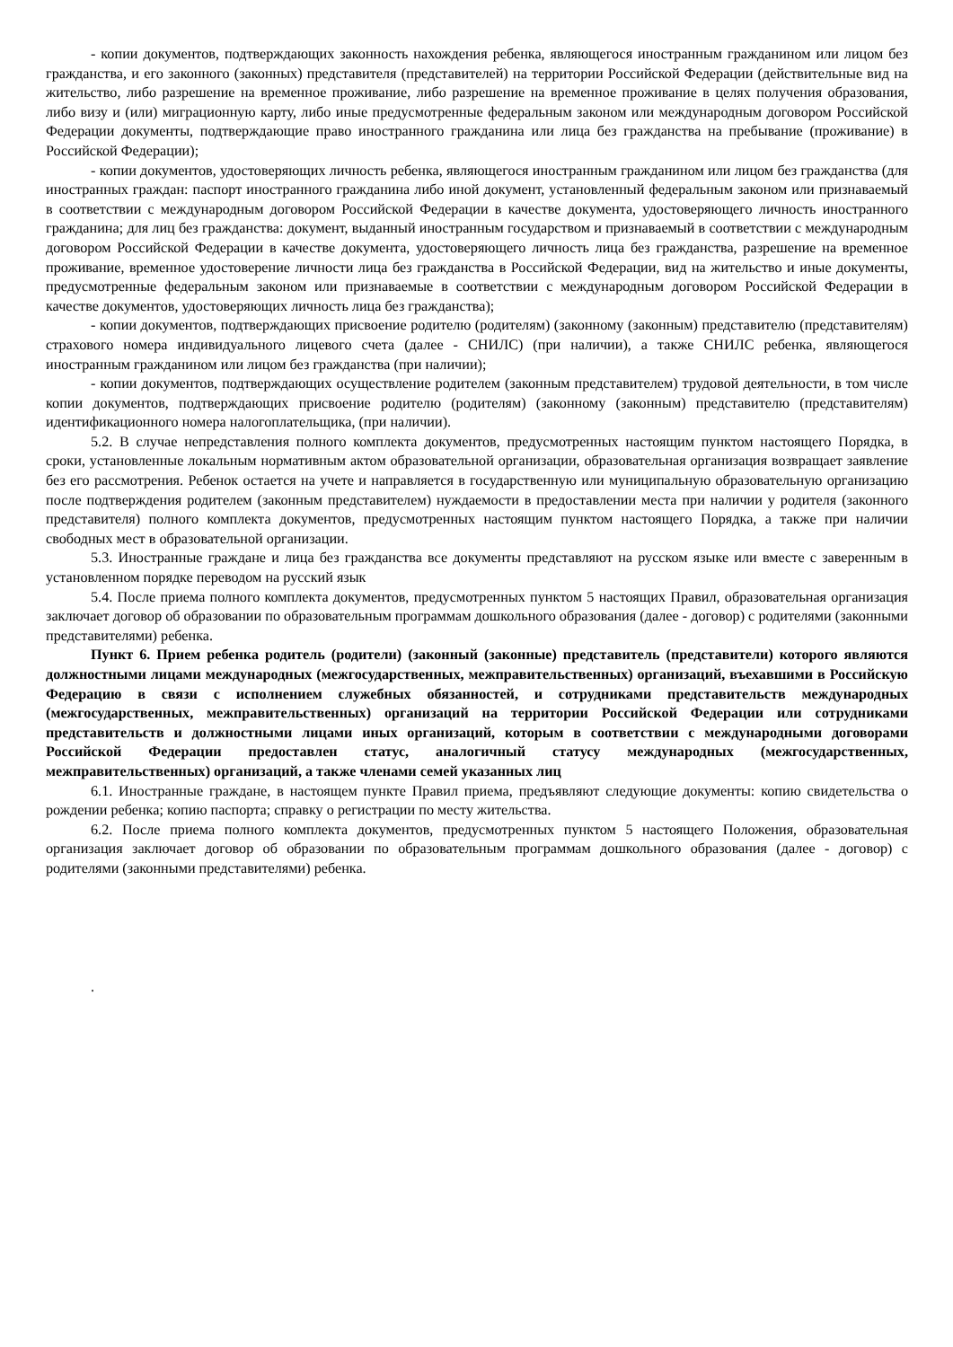- копии документов, подтверждающих законность нахождения ребенка, являющегося иностранным гражданином или лицом без гражданства, и его законного (законных) представителя (представителей) на территории Российской Федерации (действительные вид на жительство, либо разрешение на временное проживание, либо разрешение на временное проживание в целях получения образования, либо визу и (или) миграционную карту, либо иные предусмотренные федеральным законом или международным договором Российской Федерации документы, подтверждающие право иностранного гражданина или лица без гражданства на пребывание (проживание) в Российской Федерации);
- копии документов, удостоверяющих личность ребенка, являющегося иностранным гражданином или лицом без гражданства (для иностранных граждан: паспорт иностранного гражданина либо иной документ, установленный федеральным законом или признаваемый в соответствии с международным договором Российской Федерации в качестве документа, удостоверяющего личность иностранного гражданина; для лиц без гражданства: документ, выданный иностранным государством и признаваемый в соответствии с международным договором Российской Федерации в качестве документа, удостоверяющего личность лица без гражданства, разрешение на временное проживание, временное удостоверение личности лица без гражданства в Российской Федерации, вид на жительство и иные документы, предусмотренные федеральным законом или признаваемые в соответствии с международным договором Российской Федерации в качестве документов, удостоверяющих личность лица без гражданства);
- копии документов, подтверждающих присвоение родителю (родителям) (законному (законным) представителю (представителям) страхового номера индивидуального лицевого счета (далее - СНИЛС) (при наличии), а также СНИЛС ребенка, являющегося иностранным гражданином или лицом без гражданства (при наличии);
- копии документов, подтверждающих осуществление родителем (законным представителем) трудовой деятельности, в том числе копии документов, подтверждающих присвоение родителю (родителям) (законному (законным) представителю (представителям) идентификационного номера налогоплательщика, (при наличии).
5.2. В случае непредставления полного комплекта документов, предусмотренных настоящим пунктом настоящего Порядка, в сроки, установленные локальным нормативным актом образовательной организации, образовательная организация возвращает заявление без его рассмотрения. Ребенок остается на учете и направляется в государственную или муниципальную образовательную организацию после подтверждения родителем (законным представителем) нуждаемости в предоставлении места при наличии у родителя (законного представителя) полного комплекта документов, предусмотренных настоящим пунктом настоящего Порядка, а также при наличии свободных мест в образовательной организации.
5.3. Иностранные граждане и лица без гражданства все документы представляют на русском языке или вместе с заверенным в установленном порядке переводом на русский язык
5.4. После приема полного комплекта документов, предусмотренных пунктом 5 настоящих Правил, образовательная организация заключает договор об образовании по образовательным программам дошкольного образования (далее - договор) с родителями (законными представителями) ребенка.
Пункт 6. Прием ребенка родитель (родители) (законный (законные) представитель (представители) которого являются должностными лицами международных (межгосударственных, межправительственных) организаций, въехавшими в Российскую Федерацию в связи с исполнением служебных обязанностей, и сотрудниками представительств международных (межгосударственных, межправительственных) организаций на территории Российской Федерации или сотрудниками представительств и должностными лицами иных организаций, которым в соответствии с международными договорами Российской Федерации предоставлен статус, аналогичный статусу международных (межгосударственных, межправительственных) организаций, а также членами семей указанных лиц
6.1. Иностранные граждане, в настоящем пункте Правил приема, предъявляют следующие документы: копию свидетельства о рождении ребенка; копию паспорта; справку о регистрации по месту жительства.
6.2. После приема полного комплекта документов, предусмотренных пунктом 5 настоящего Положения, образовательная организация заключает договор об образовании по образовательным программам дошкольного образования (далее - договор) с родителями (законными представителями) ребенка.
.